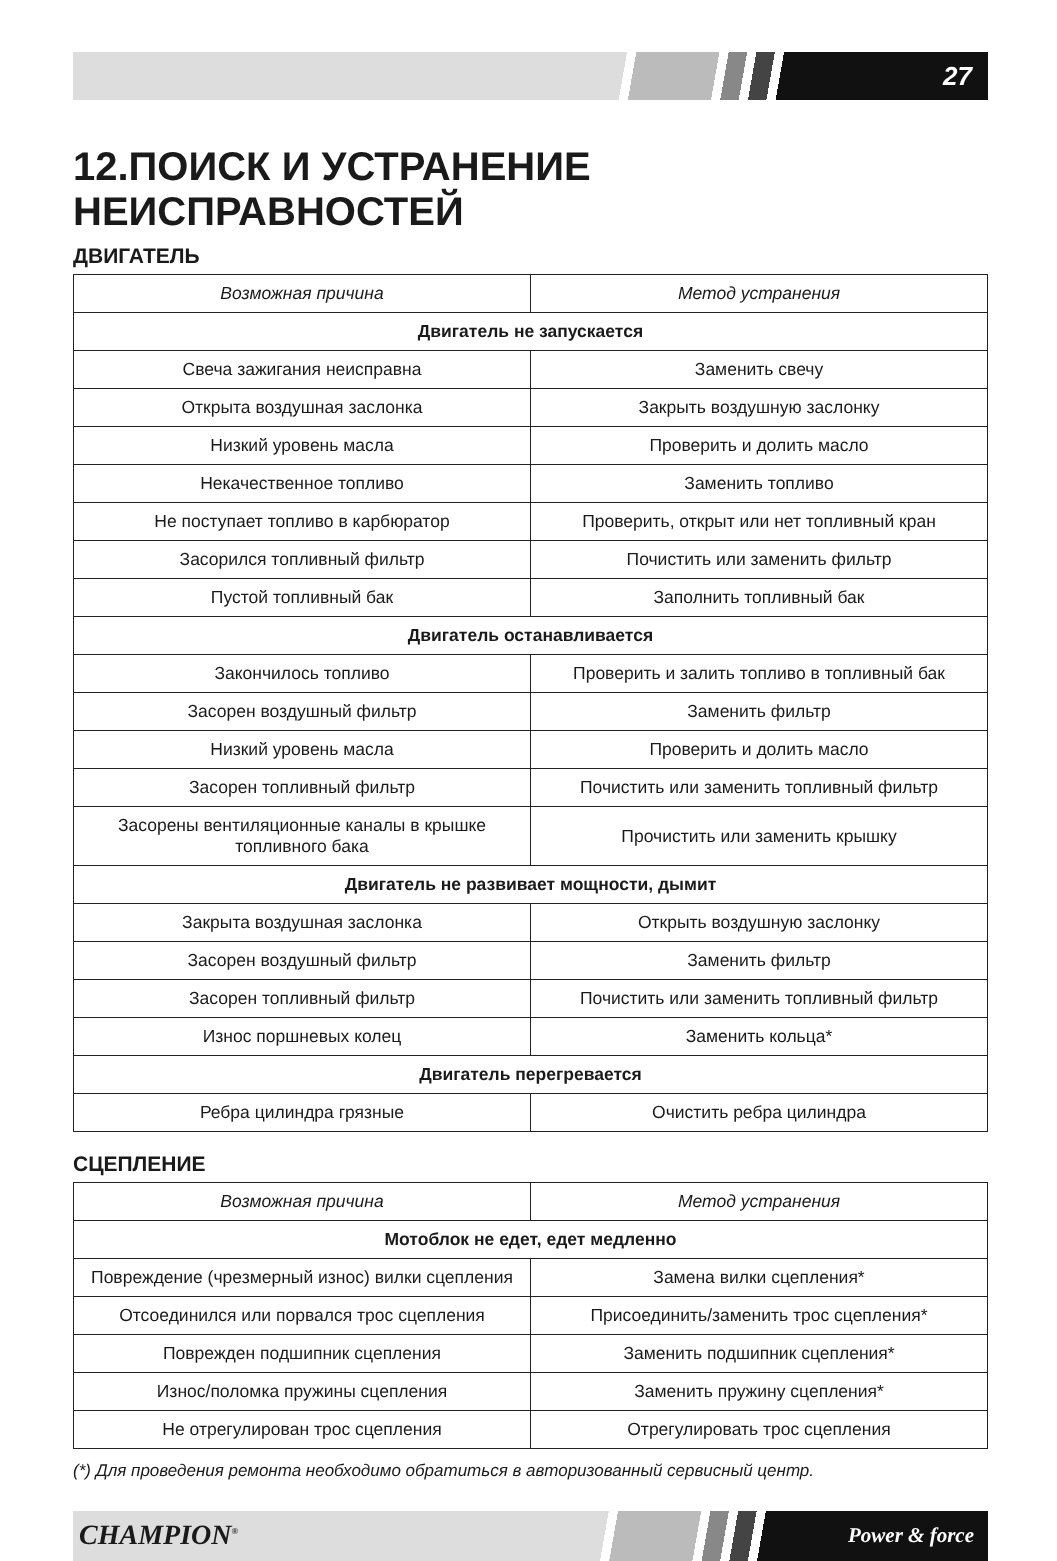27
12.ПОИСК И УСТРАНЕНИЕ НЕИСПРАВНОСТЕЙ
ДВИГАТЕЛЬ
| Возможная причина | Метод устранения |
| --- | --- |
| Двигатель не запускается | |
| Свеча зажигания неисправна | Заменить свечу |
| Открыта воздушная заслонка | Закрыть воздушную заслонку |
| Низкий уровень масла | Проверить и долить масло |
| Некачественное топливо | Заменить топливо |
| Не поступает топливо в карбюратор | Проверить, открыт или нет топливный кран |
| Засорился топливный фильтр | Почистить или заменить фильтр |
| Пустой топливный бак | Заполнить топливный бак |
| Двигатель останавливается | |
| Закончилось топливо | Проверить и залить топливо в топливный бак |
| Засорен воздушный фильтр | Заменить фильтр |
| Низкий уровень масла | Проверить и долить масло |
| Засорен топливный фильтр | Почистить или заменить топливный фильтр |
| Засорены вентиляционные каналы в крышке топливного бака | Прочистить или заменить крышку |
| Двигатель не развивает мощности, дымит | |
| Закрыта воздушная заслонка | Открыть воздушную заслонку |
| Засорен воздушный фильтр | Заменить фильтр |
| Засорен топливный фильтр | Почистить или заменить топливный фильтр |
| Износ поршневых колец | Заменить кольца* |
| Двигатель перегревается | |
| Ребра цилиндра грязные | Очистить ребра цилиндра |
СЦЕПЛЕНИЕ
| Возможная причина | Метод устранения |
| --- | --- |
| Мотоблок не едет, едет медленно | |
| Повреждение (чрезмерный износ) вилки сцепления | Замена вилки сцепления* |
| Отсоединился или порвался трос сцепления | Присоединить/заменить трос сцепления* |
| Поврежден подшипник сцепления | Заменить подшипник сцепления* |
| Износ/поломка пружины сцепления | Заменить пружину сцепления* |
| Не отрегулирован трос сцепления | Отрегулировать трос сцепления |
(*) Для проведения ремонта необходимо обратиться в авторизованный сервисный центр.
CHAMPION<sup>®</sup> Power & force